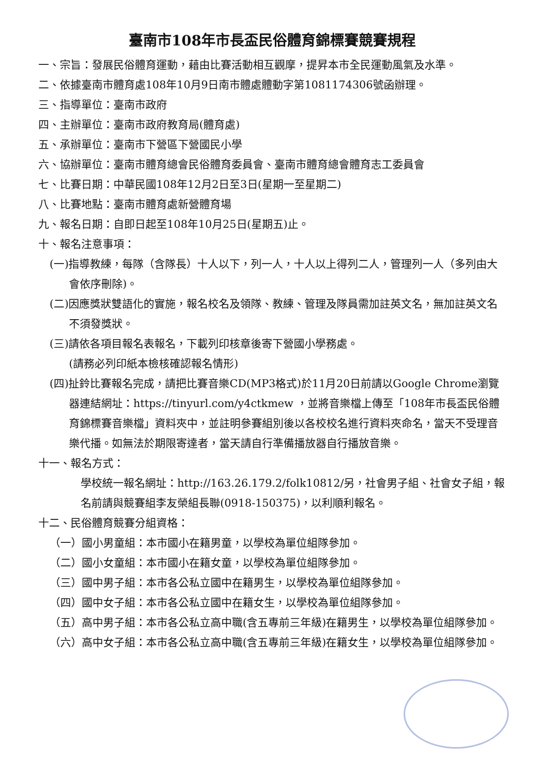臺南市108年市長盃民俗體育錦標賽競賽規程
一、宗旨：發展民俗體育運動，藉由比賽活動相互觀摩，提昇本市全民運動風氣及水準。
二、依據臺南市體育處108年10月9日南市體處體動字第1081174306號函辦理。
三、指導單位：臺南市政府
四、主辦單位：臺南市政府教育局(體育處)
五、承辦單位：臺南市下營區下營國民小學
六、協辦單位：臺南市體育總會民俗體育委員會、臺南市體育總會體育志工委員會
七、比賽日期：中華民國108年12月2日至3日(星期一至星期二)
八、比賽地點：臺南市體育處新營體育場
九、報名日期：自即日起至108年10月25日(星期五)止。
十、報名注意事項：
(一)指導教練，每隊（含隊長）十人以下，列一人，十人以上得列二人，管理列一人（多列由大會依序刪除)。
(二)因應獎狀雙語化的實施，報名校名及領隊、教練、管理及隊員需加註英文名，無加註英文名不須發獎狀。
(三)請依各項目報名表報名，下載列印核章後寄下營國小學務處。
(請務必列印紙本檢核確認報名情形)
(四)扯鈴比賽報名完成，請把比賽音樂CD(MP3格式)於11月20日前請以Google Chrome瀏覽器連結網址：https://tinyurl.com/y4ctkmew ，並將音樂檔上傳至「108年市長盃民俗體育錦標賽音樂檔」資料夾中，並註明參賽組別後以各校校名進行資料夾命名，當天不受理音樂代播。如無法於期限寄達者，當天請自行準備播放器自行播放音樂。
十一、報名方式：
學校統一報名網址：http://163.26.179.2/folk10812/另，社會男子組、社會女子組，報名前請與競賽組李友榮組長聯(0918-150375)，以利順利報名。
十二、民俗體育競賽分組資格：
（一）國小男童組：本市國小在籍男童，以學校為單位組隊參加。
（二）國小女童組：本市國小在籍女童，以學校為單位組隊參加。
（三）國中男子組：本市各公私立國中在籍男生，以學校為單位組隊參加。
（四）國中女子組：本市各公私立國中在籍女生，以學校為單位組隊參加。
（五）高中男子組：本市各公私立高中職(含五專前三年級)在籍男生，以學校為單位組隊參加。
（六）高中女子組：本市各公私立高中職(含五專前三年級)在籍女生，以學校為單位組隊參加。